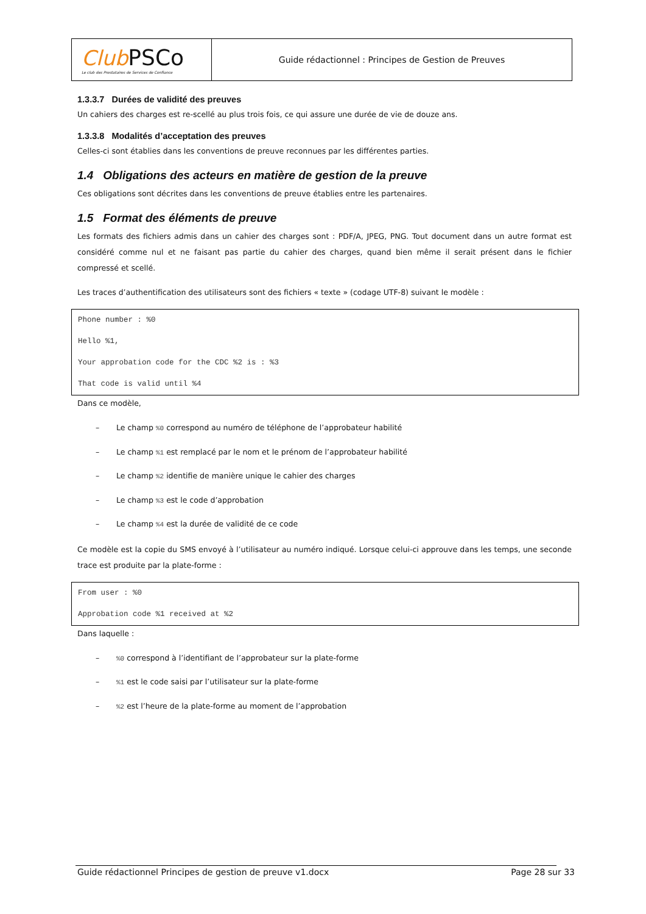| Club PSCo Le club des Prestataires de Services de Confiance | Guide rédactionnel : Principes de Gestion de Preuves |
1.3.3.7 Durées de validité des preuves
Un cahiers des charges est re-scellé au plus trois fois, ce qui assure une durée de vie de douze ans.
1.3.3.8 Modalités d’acceptation des preuves
Celles-ci sont établies dans les conventions de preuve reconnues par les différentes parties.
1.4 Obligations des acteurs en matière de gestion de la preuve
Ces obligations sont décrites dans les conventions de preuve établies entre les partenaires.
1.5 Format des éléments de preuve
Les formats des fichiers admis dans un cahier des charges sont : PDF/A, JPEG, PNG. Tout document dans un autre format est considéré comme nul et ne faisant pas partie du cahier des charges, quand bien même il serait présent dans le fichier compressé et scellé.
Les traces d’authentification des utilisateurs sont des fichiers « texte » (codage UTF-8) suivant le modèle :
Phone number : %0
Hello %1,
Your approbation code for the CDC %2 is : %3
That code is valid until %4
Dans ce modèle,
– Le champ %0 correspond au numéro de téléphone de l’approbateur habilité
– Le champ %1 est remplacé par le nom et le prénom de l’approbateur habilité
– Le champ %2 identifie de manière unique le cahier des charges
– Le champ %3 est le code d’approbation
– Le champ %4 est la durée de validité de ce code
Ce modèle est la copie du SMS envoyé à l’utilisateur au numéro indiqué. Lorsque celui-ci approuve dans les temps, une seconde trace est produite par la plate-forme :
From user : %0
Approbation code %1 received at %2
Dans laquelle :
–%0 correspond à l’identifiant de l’approbateur sur la plate-forme
–%1 est le code saisi par l’utilisateur sur la plate-forme
–%2 est l’heure de la plate-forme au moment de l’approbation
Guide rédactionnel Principes de gestion de preuve v1.docx Page 28 sur 33